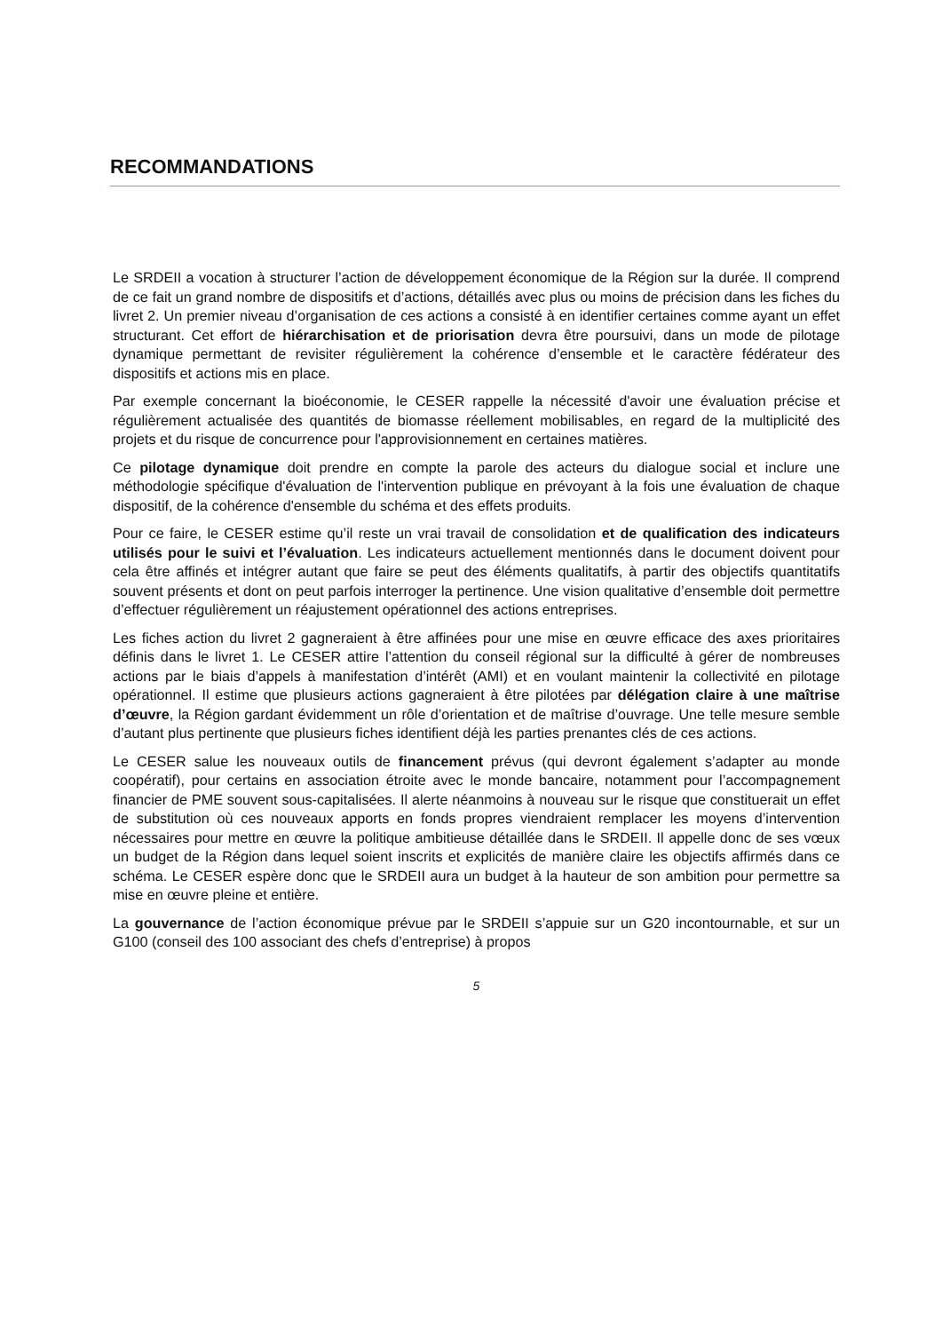RECOMMANDATIONS
Le SRDEII a vocation à structurer l’action de développement économique de la Région sur la durée. Il comprend de ce fait un grand nombre de dispositifs et d’actions, détaillés avec plus ou moins de précision dans les fiches du livret 2. Un premier niveau d’organisation de ces actions a consisté à en identifier certaines comme ayant un effet structurant. Cet effort de hiérarchisation et de priorisation devra être poursuivi, dans un mode de pilotage dynamique permettant de revisiter régulièrement la cohérence d’ensemble et le caractère fédérateur des dispositifs et actions mis en place.
Par exemple concernant la bioéconomie, le CESER rappelle la nécessité d'avoir une évaluation précise et régulièrement actualisée des quantités de biomasse réellement mobilisables, en regard de la multiplicité des projets et du risque de concurrence pour l'approvisionnement en certaines matières.
Ce pilotage dynamique doit prendre en compte la parole des acteurs du dialogue social et inclure une méthodologie spécifique d'évaluation de l'intervention publique en prévoyant à la fois une évaluation de chaque dispositif, de la cohérence d'ensemble du schéma et des effets produits.
Pour ce faire, le CESER estime qu’il reste un vrai travail de consolidation et de qualification des indicateurs utilisés pour le suivi et l’évaluation. Les indicateurs actuellement mentionnés dans le document doivent pour cela être affinés et intégrer autant que faire se peut des éléments qualitatifs, à partir des objectifs quantitatifs souvent présents et dont on peut parfois interroger la pertinence. Une vision qualitative d’ensemble doit permettre d’effectuer régulièrement un réajustement opérationnel des actions entreprises.
Les fiches action du livret 2 gagneraient à être affinées pour une mise en œuvre efficace des axes prioritaires définis dans le livret 1. Le CESER attire l’attention du conseil régional sur la difficulté à gérer de nombreuses actions par le biais d’appels à manifestation d’intérêt (AMI) et en voulant maintenir la collectivité en pilotage opérationnel. Il estime que plusieurs actions gagneraient à être pilotées par délégation claire à une maîtrise d’œuvre, la Région gardant évidemment un rôle d’orientation et de maîtrise d’ouvrage. Une telle mesure semble d’autant plus pertinente que plusieurs fiches identifient déjà les parties prenantes clés de ces actions.
Le CESER salue les nouveaux outils de financement prévus (qui devront également s’adapter au monde coopératif), pour certains en association étroite avec le monde bancaire, notamment pour l’accompagnement financier de PME souvent sous-capitalisées. Il alerte néanmoins à nouveau sur le risque que constituerait un effet de substitution où ces nouveaux apports en fonds propres viendraient remplacer les moyens d’intervention nécessaires pour mettre en œuvre la politique ambitieuse détaillée dans le SRDEII. Il appelle donc de ses vœux un budget de la Région dans lequel soient inscrits et explicités de manière claire les objectifs affirmés dans ce schéma. Le CESER espère donc que le SRDEII aura un budget à la hauteur de son ambition pour permettre sa mise en œuvre pleine et entière.
La gouvernance de l’action économique prévue par le SRDEII s’appuie sur un G20 incontournable, et sur un G100 (conseil des 100 associant des chefs d’entreprise) à propos
5